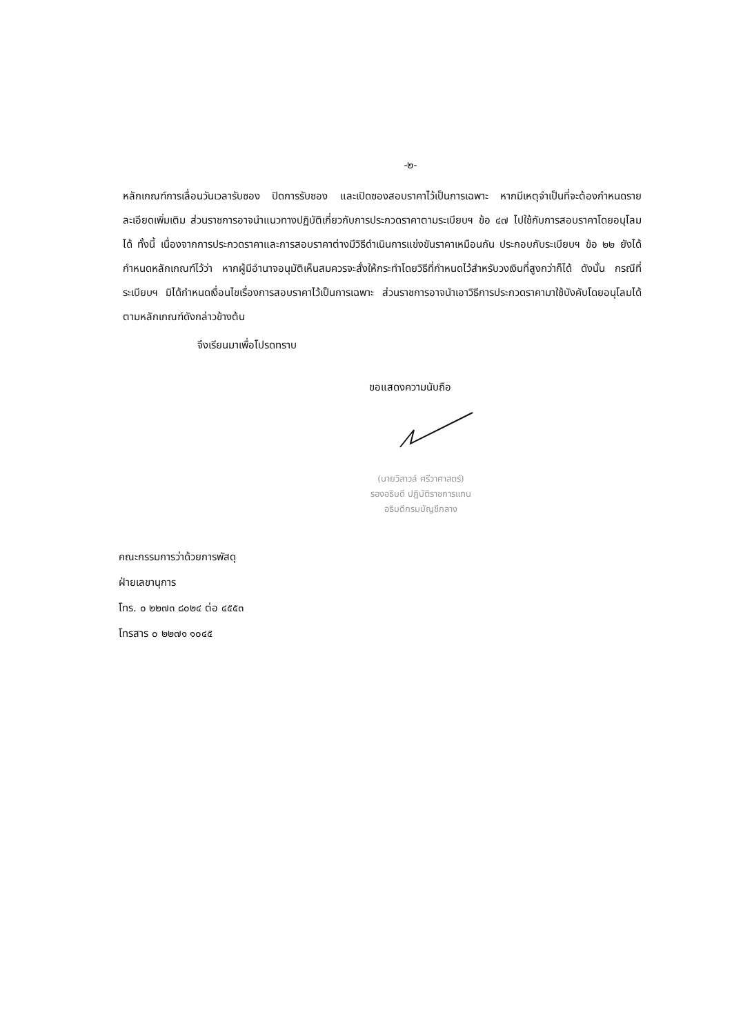-๒-
หลักเกณฑ์การเลื่อนวันเวลารับซอง ปิดการรับซอง และเปิดซองสอบราคาไว้เป็นการเฉพาะ หากมีเหตุจำเป็นที่จะต้องกำหนดรายละเอียดเพิ่มเติม ส่วนราชการอาจนำแนวทางปฏิบัติเกี่ยวกับการประกวดราคาตามระเบียบฯ ข้อ ๔๗ ไปใช้กับการสอบราคาโดยอนุโลมได้ ทั้งนี้ เนื่องจากการประกวดราคาและการสอบราคาต่างมีวิธีดำเนินการแข่งขันราคาเหมือนกัน ประกอบกับระเบียบฯ ข้อ ๒๒ ยังได้กำหนดหลักเกณฑ์ไว้ว่า หากผู้มีอำนาจอนุมัติเห็นสมควรจะสั่งให้กระทำโดยวิธีที่กำหนดไว้สำหรับวงเงินที่สูงกว่าก็ได้ ดังนั้น กรณีที่ระเบียบฯ มิได้กำหนดเงื่อนไขเรื่องการสอบราคาไว้เป็นการเฉพาะ ส่วนราชการอาจนำเอาวิธีการประกวดราคามาใช้บังคับโดยอนุโลมได้ ตามหลักเกณฑ์ดังกล่าวข้างต้น
จึงเรียนมาเพื่อโปรดทราบ
ขอแสดงความนับถือ
(นายวิสาวล์ ศรีวาศาสตร์)
รองอธิบดี ปฏิบัติราชการแทน
อธิบดีกรมบัญชีกลาง
คณะกรรมการว่าด้วยการพัสดุ
ฝ่ายเลขานุการ
โทร. ๐ ๒๒๗๓ ๘๐๒๔ ต่อ ๔๕๕๓
โทรสาร ๐ ๒๒๗๑ ๑๐๔๕